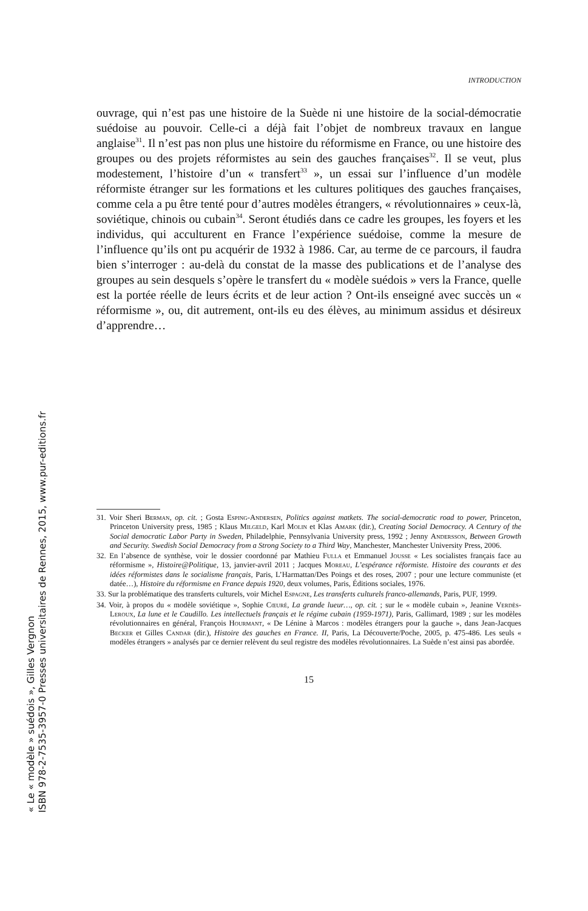« Le « modèle » suédois », Gilles Vergnon
ISBN 978-2-7535-3957-0 Presses universitaires de Rennes, 2015, www.pur-editions.fr
INTRODUCTION
ouvrage, qui n’est pas une histoire de la Suède ni une histoire de la social-démocratie suédoise au pouvoir. Celle-ci a déjà fait l’objet de nombreux travaux en langue anglaise<sup>31</sup>. Il n’est pas non plus une histoire du réformisme en France, ou une histoire des groupes ou des projets réformistes au sein des gauches françaises<sup>32</sup>. Il se veut, plus modestement, l’histoire d’un « transfert<sup>33</sup> », un essai sur l’influence d’un modèle réformiste étranger sur les formations et les cultures politiques des gauches françaises, comme cela a pu être tenté pour d’autres modèles étrangers, « révolutionnaires » ceux-là, soviétique, chinois ou cubain<sup>34</sup>. Seront étudiés dans ce cadre les groupes, les foyers et les individus, qui acculturent en France l’expérience suédoise, comme la mesure de l’influence qu’ils ont pu acquérir de 1932 à 1986. Car, au terme de ce parcours, il faudra bien s’interroger : au-delà du constat de la masse des publications et de l’analyse des groupes au sein desquels s’opère le transfert du « modèle suédois » vers la France, quelle est la portée réelle de leurs écrits et de leur action ? Ont-ils enseigné avec succès un « réformisme », ou, dit autrement, ont-ils eu des élèves, au minimum assidus et désireux d’apprendre…
31. Voir Sheri Berman, op. cit. ; Gosta Esping-Andersen, Politics against matkets. The social-democratic road to power, Princeton, Princeton University press, 1985 ; Klaus Milgeld, Karl Molin et Klas Amark (dir.), Creating Social Democracy. A Century of the Social democratic Labor Party in Sweden, Philadelphie, Pennsylvania University press, 1992 ; Jenny Andersson, Between Growth and Security. Swedish Social Democracy from a Strong Society to a Third Way, Manchester, Manchester University Press, 2006.
32. En l’absence de synthèse, voir le dossier coordonné par Mathieu Fulla et Emmanuel Jousse « Les socialistes français face au réformisme », Histoire@Politique, 13, janvier-avril 2011 ; Jacques Moreau, L’espérance réformiste. Histoire des courants et des idées réformistes dans le socialisme français, Paris, L’Harmattan/Des Poings et des roses, 2007 ; pour une lecture communiste (et datée…), Histoire du réformisme en France depuis 1920, deux volumes, Paris, Éditions sociales, 1976.
33. Sur la problématique des transferts culturels, voir Michel Espagne, Les transferts culturels franco-allemands, Paris, PUF, 1999.
34. Voir, à propos du « modèle soviétique », Sophie Cœuré, La grande lueur…, op. cit. ; sur le « modèle cubain », Jeanine Verdès-Leroux, La lune et le Caudillo. Les intellectuels français et le régime cubain (1959-1971), Paris, Gallimard, 1989 ; sur les modèles révolutionnaires en général, François Hourmant, « De Lénine à Marcos : modèles étrangers pour la gauche », dans Jean-Jacques Becker et Gilles Candar (dir.), Histoire des gauches en France. II, Paris, La Découverte/Poche, 2005, p. 475-486. Les seuls « modèles étrangers » analysés par ce dernier relèvent du seul registre des modèles révolutionnaires. La Suède n’est ainsi pas abordée.
15